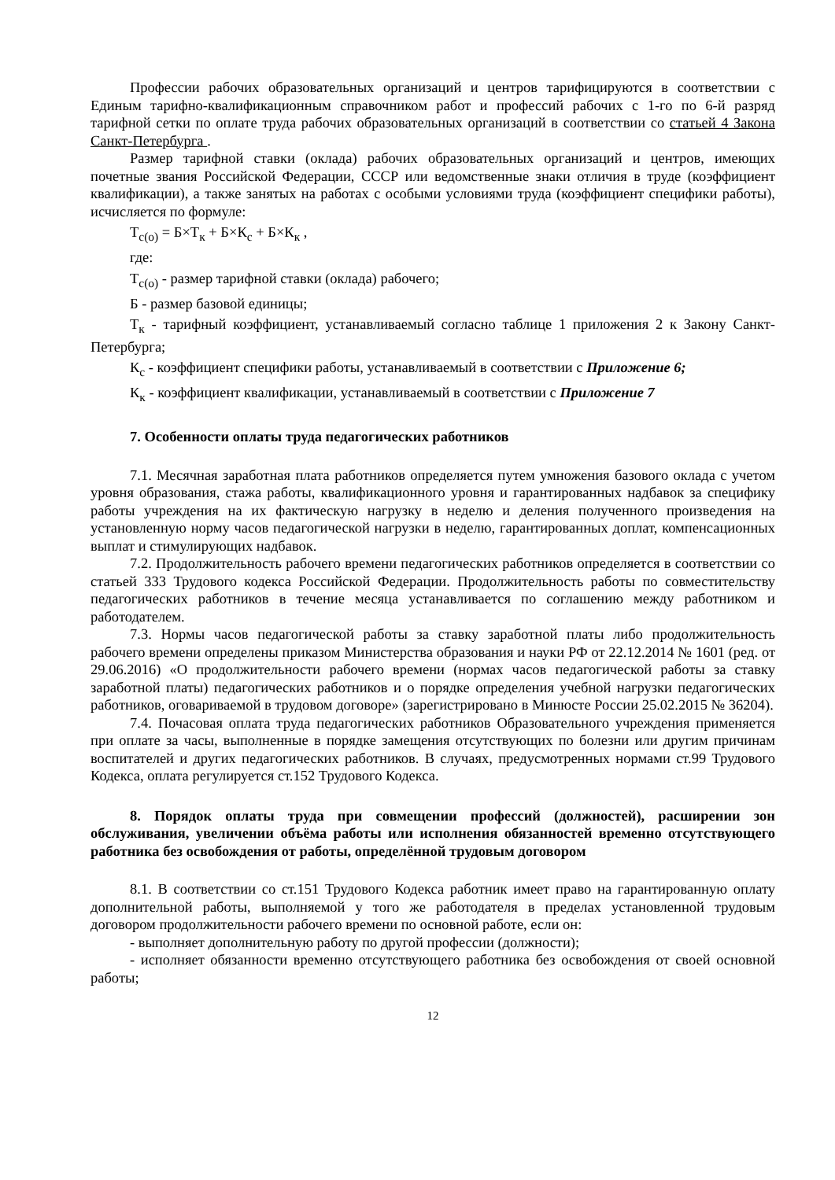Профессии рабочих образовательных организаций и центров тарифицируются в соответствии с Единым тарифно-квалификационным справочником работ и профессий рабочих с 1-го по 6-й разряд тарифной сетки по оплате труда рабочих образовательных организаций в соответствии со статьей 4 Закона Санкт-Петербурга .
Размер тарифной ставки (оклада) рабочих образовательных организаций и центров, имеющих почетные звания Российской Федерации, СССР или ведомственные знаки отличия в труде (коэффициент квалификации), а также занятых на работах с особыми условиями труда (коэффициент специфики работы), исчисляется по формуле:
Т<sub>с(о)</sub> = Б×Т<sub>к</sub> + Б×К<sub>с</sub> + Б×К<sub>к</sub> ,
где:
Т<sub>с(о)</sub> - размер тарифной ставки (оклада) рабочего;
Б - размер базовой единицы;
Т<sub>к</sub> - тарифный коэффициент, устанавливаемый согласно таблице 1 приложения 2 к Закону Санкт-Петербурга;
К<sub>с</sub> - коэффициент специфики работы, устанавливаемый в соответствии с Приложение 6;
К<sub>к</sub> - коэффициент квалификации, устанавливаемый в соответствии с Приложение 7
7. Особенности оплаты труда педагогических работников
7.1. Месячная заработная плата работников определяется путем умножения базового оклада с учетом уровня образования, стажа работы, квалификационного уровня и гарантированных надбавок за специфику работы учреждения на их фактическую нагрузку в неделю и деления полученного произведения на установленную норму часов педагогической нагрузки в неделю, гарантированных доплат, компенсационных выплат и стимулирующих надбавок.
7.2. Продолжительность рабочего времени педагогических работников определяется в соответствии со статьей 333 Трудового кодекса Российской Федерации. Продолжительность работы по совместительству педагогических работников в течение месяца устанавливается по соглашению между работником и работодателем.
7.3. Нормы часов педагогической работы за ставку заработной платы либо продолжительность рабочего времени определены приказом Министерства образования и науки РФ от 22.12.2014 № 1601 (ред. от 29.06.2016) «О продолжительности рабочего времени (нормах часов педагогической работы за ставку заработной платы) педагогических работников и о порядке определения учебной нагрузки педагогических работников, оговариваемой в трудовом договоре» (зарегистрировано в Минюсте России 25.02.2015 № 36204).
7.4. Почасовая оплата труда педагогических работников Образовательного учреждения применяется при оплате за часы, выполненные в порядке замещения отсутствующих по болезни или другим причинам воспитателей и других педагогических работников. В случаях, предусмотренных нормами ст.99 Трудового Кодекса, оплата регулируется ст.152 Трудового Кодекса.
8. Порядок оплаты труда при совмещении профессий (должностей), расширении зон обслуживания, увеличении объёма работы или исполнения обязанностей временно отсутствующего работника без освобождения от работы, определённой трудовым договором
8.1. В соответствии со ст.151 Трудового Кодекса работник имеет право на гарантированную оплату дополнительной работы, выполняемой у того же работодателя в пределах установленной трудовым договором продолжительности рабочего времени по основной работе, если он:
- выполняет дополнительную работу по другой профессии (должности);
- исполняет обязанности временно отсутствующего работника без освобождения от своей основной работы;
12